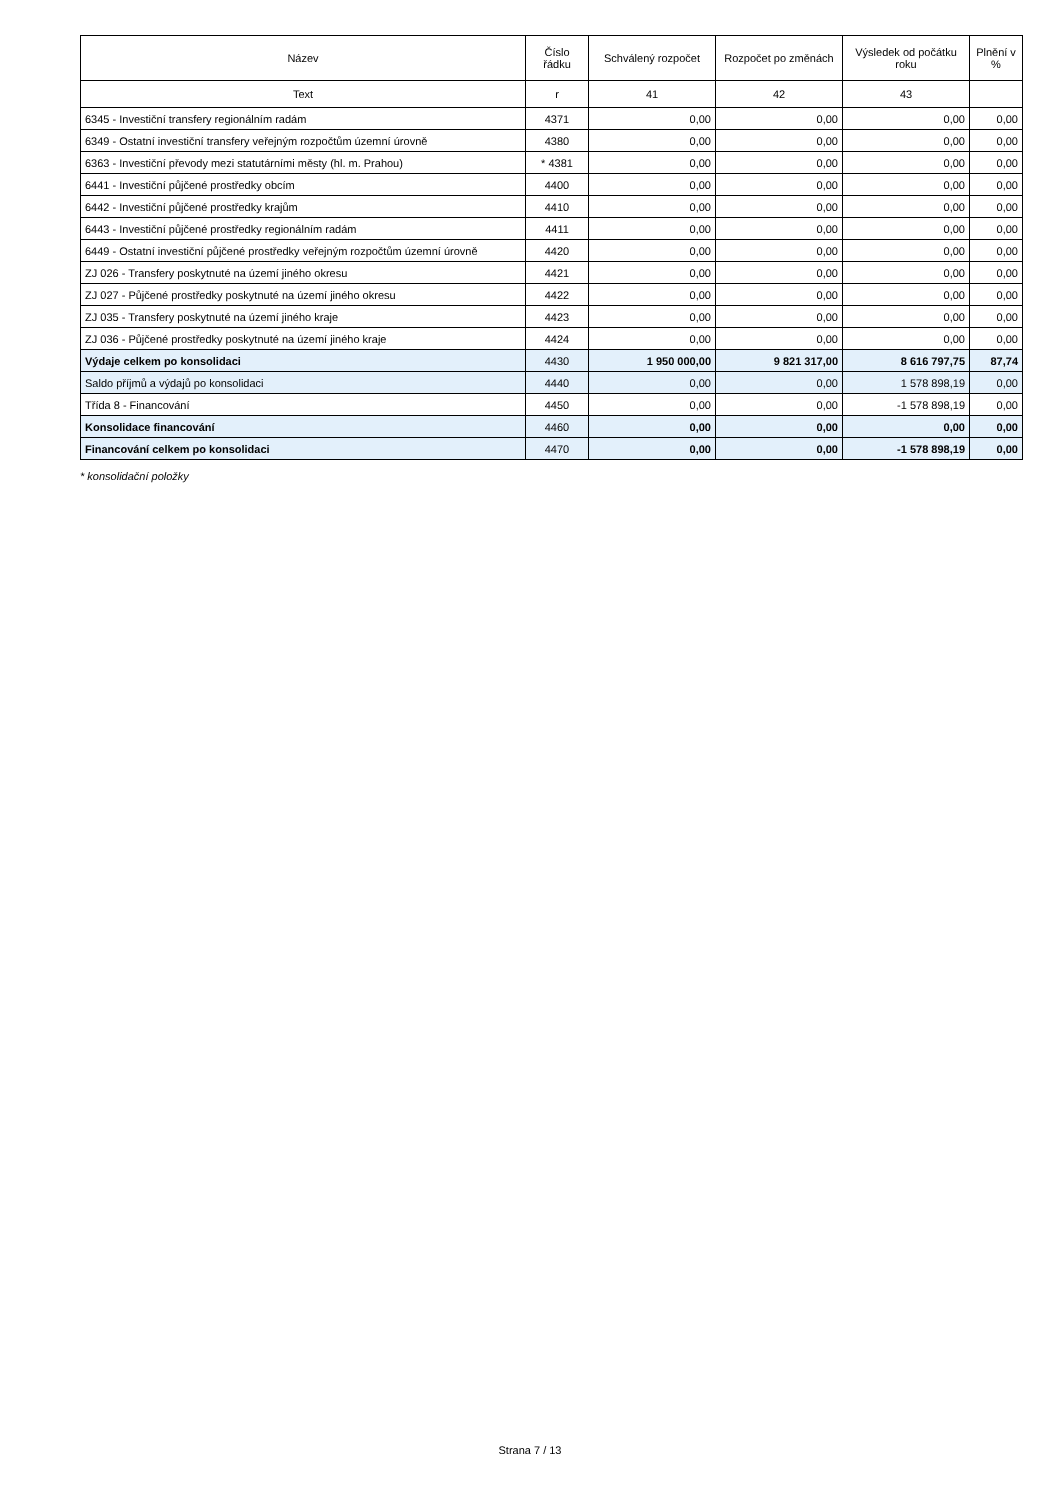| Název | Číslo řádku | Schválený rozpočet | Rozpočet po změnách | Výsledek od počátku roku | Plnění v % |
| --- | --- | --- | --- | --- | --- |
| Text | r | 41 | 42 | 43 | |
| 6345 - Investiční transfery regionálním radám | 4371 | 0,00 | 0,00 | 0,00 | 0,00 |
| 6349 - Ostatní investiční transfery veřejným rozpočtům územní úrovně | 4380 | 0,00 | 0,00 | 0,00 | 0,00 |
| 6363 - Investiční převody mezi statutárními městy (hl. m. Prahou) | * 4381 | 0,00 | 0,00 | 0,00 | 0,00 |
| 6441 - Investiční půjčené prostředky obcím | 4400 | 0,00 | 0,00 | 0,00 | 0,00 |
| 6442 - Investiční půjčené prostředky krajům | 4410 | 0,00 | 0,00 | 0,00 | 0,00 |
| 6443 - Investiční půjčené prostředky regionálním radám | 4411 | 0,00 | 0,00 | 0,00 | 0,00 |
| 6449 - Ostatní investiční půjčené prostředky veřejným rozpočtům územní úrovně | 4420 | 0,00 | 0,00 | 0,00 | 0,00 |
| ZJ 026 - Transfery poskytnuté na území jiného okresu | 4421 | 0,00 | 0,00 | 0,00 | 0,00 |
| ZJ 027 - Půjčené prostředky poskytnuté na území jiného okresu | 4422 | 0,00 | 0,00 | 0,00 | 0,00 |
| ZJ 035 - Transfery poskytnuté na území jiného kraje | 4423 | 0,00 | 0,00 | 0,00 | 0,00 |
| ZJ 036 - Půjčené prostředky poskytnuté na území jiného kraje | 4424 | 0,00 | 0,00 | 0,00 | 0,00 |
| Výdaje celkem po konsolidaci | 4430 | 1 950 000,00 | 9 821 317,00 | 8 616 797,75 | 87,74 |
| Saldo příjmů a výdajů po konsolidaci | 4440 | 0,00 | 0,00 | 1 578 898,19 | 0,00 |
| Třída 8 - Financování | 4450 | 0,00 | 0,00 | -1 578 898,19 | 0,00 |
| Konsolidace financování | 4460 | 0,00 | 0,00 | 0,00 | 0,00 |
| Financování celkem po konsolidaci | 4470 | 0,00 | 0,00 | -1 578 898,19 | 0,00 |
* konsolidační položky
Strana 7 / 13